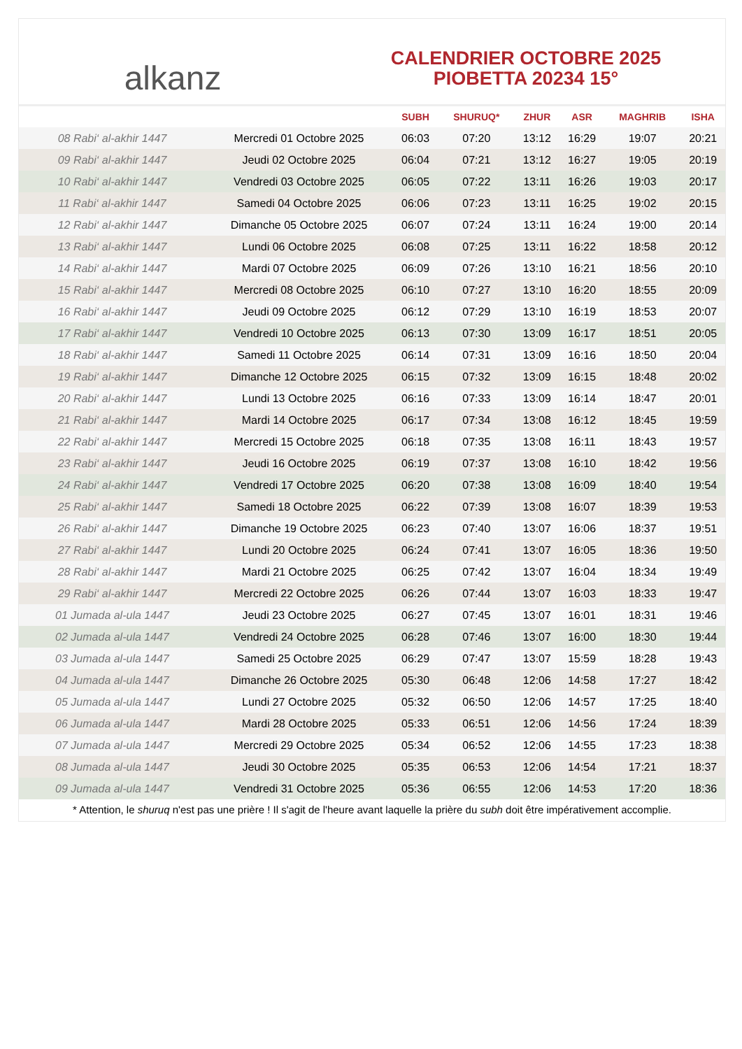alkanz
CALENDRIER OCTOBRE 2025
PIOBETTA 20234 15°
| | | SUBH | SHURUQ* | ZHUR | ASR | MAGHRIB | ISHA |
| --- | --- | --- | --- | --- | --- | --- | --- |
| 08 Rabi‘ al-akhir 1447 | Mercredi 01 Octobre 2025 | 06:03 | 07:20 | 13:12 | 16:29 | 19:07 | 20:21 |
| 09 Rabi‘ al-akhir 1447 | Jeudi 02 Octobre 2025 | 06:04 | 07:21 | 13:12 | 16:27 | 19:05 | 20:19 |
| 10 Rabi‘ al-akhir 1447 | Vendredi 03 Octobre 2025 | 06:05 | 07:22 | 13:11 | 16:26 | 19:03 | 20:17 |
| 11 Rabi‘ al-akhir 1447 | Samedi 04 Octobre 2025 | 06:06 | 07:23 | 13:11 | 16:25 | 19:02 | 20:15 |
| 12 Rabi‘ al-akhir 1447 | Dimanche 05 Octobre 2025 | 06:07 | 07:24 | 13:11 | 16:24 | 19:00 | 20:14 |
| 13 Rabi‘ al-akhir 1447 | Lundi 06 Octobre 2025 | 06:08 | 07:25 | 13:11 | 16:22 | 18:58 | 20:12 |
| 14 Rabi‘ al-akhir 1447 | Mardi 07 Octobre 2025 | 06:09 | 07:26 | 13:10 | 16:21 | 18:56 | 20:10 |
| 15 Rabi‘ al-akhir 1447 | Mercredi 08 Octobre 2025 | 06:10 | 07:27 | 13:10 | 16:20 | 18:55 | 20:09 |
| 16 Rabi‘ al-akhir 1447 | Jeudi 09 Octobre 2025 | 06:12 | 07:29 | 13:10 | 16:19 | 18:53 | 20:07 |
| 17 Rabi‘ al-akhir 1447 | Vendredi 10 Octobre 2025 | 06:13 | 07:30 | 13:09 | 16:17 | 18:51 | 20:05 |
| 18 Rabi‘ al-akhir 1447 | Samedi 11 Octobre 2025 | 06:14 | 07:31 | 13:09 | 16:16 | 18:50 | 20:04 |
| 19 Rabi‘ al-akhir 1447 | Dimanche 12 Octobre 2025 | 06:15 | 07:32 | 13:09 | 16:15 | 18:48 | 20:02 |
| 20 Rabi‘ al-akhir 1447 | Lundi 13 Octobre 2025 | 06:16 | 07:33 | 13:09 | 16:14 | 18:47 | 20:01 |
| 21 Rabi‘ al-akhir 1447 | Mardi 14 Octobre 2025 | 06:17 | 07:34 | 13:08 | 16:12 | 18:45 | 19:59 |
| 22 Rabi‘ al-akhir 1447 | Mercredi 15 Octobre 2025 | 06:18 | 07:35 | 13:08 | 16:11 | 18:43 | 19:57 |
| 23 Rabi‘ al-akhir 1447 | Jeudi 16 Octobre 2025 | 06:19 | 07:37 | 13:08 | 16:10 | 18:42 | 19:56 |
| 24 Rabi‘ al-akhir 1447 | Vendredi 17 Octobre 2025 | 06:20 | 07:38 | 13:08 | 16:09 | 18:40 | 19:54 |
| 25 Rabi‘ al-akhir 1447 | Samedi 18 Octobre 2025 | 06:22 | 07:39 | 13:08 | 16:07 | 18:39 | 19:53 |
| 26 Rabi‘ al-akhir 1447 | Dimanche 19 Octobre 2025 | 06:23 | 07:40 | 13:07 | 16:06 | 18:37 | 19:51 |
| 27 Rabi‘ al-akhir 1447 | Lundi 20 Octobre 2025 | 06:24 | 07:41 | 13:07 | 16:05 | 18:36 | 19:50 |
| 28 Rabi‘ al-akhir 1447 | Mardi 21 Octobre 2025 | 06:25 | 07:42 | 13:07 | 16:04 | 18:34 | 19:49 |
| 29 Rabi‘ al-akhir 1447 | Mercredi 22 Octobre 2025 | 06:26 | 07:44 | 13:07 | 16:03 | 18:33 | 19:47 |
| 01 Jumada al-ula 1447 | Jeudi 23 Octobre 2025 | 06:27 | 07:45 | 13:07 | 16:01 | 18:31 | 19:46 |
| 02 Jumada al-ula 1447 | Vendredi 24 Octobre 2025 | 06:28 | 07:46 | 13:07 | 16:00 | 18:30 | 19:44 |
| 03 Jumada al-ula 1447 | Samedi 25 Octobre 2025 | 06:29 | 07:47 | 13:07 | 15:59 | 18:28 | 19:43 |
| 04 Jumada al-ula 1447 | Dimanche 26 Octobre 2025 | 05:30 | 06:48 | 12:06 | 14:58 | 17:27 | 18:42 |
| 05 Jumada al-ula 1447 | Lundi 27 Octobre 2025 | 05:32 | 06:50 | 12:06 | 14:57 | 17:25 | 18:40 |
| 06 Jumada al-ula 1447 | Mardi 28 Octobre 2025 | 05:33 | 06:51 | 12:06 | 14:56 | 17:24 | 18:39 |
| 07 Jumada al-ula 1447 | Mercredi 29 Octobre 2025 | 05:34 | 06:52 | 12:06 | 14:55 | 17:23 | 18:38 |
| 08 Jumada al-ula 1447 | Jeudi 30 Octobre 2025 | 05:35 | 06:53 | 12:06 | 14:54 | 17:21 | 18:37 |
| 09 Jumada al-ula 1447 | Vendredi 31 Octobre 2025 | 05:36 | 06:55 | 12:06 | 14:53 | 17:20 | 18:36 |
* Attention, le shuruq n'est pas une prière ! Il s'agit de l'heure avant laquelle la prière du subh doit être impérativement accomplie.